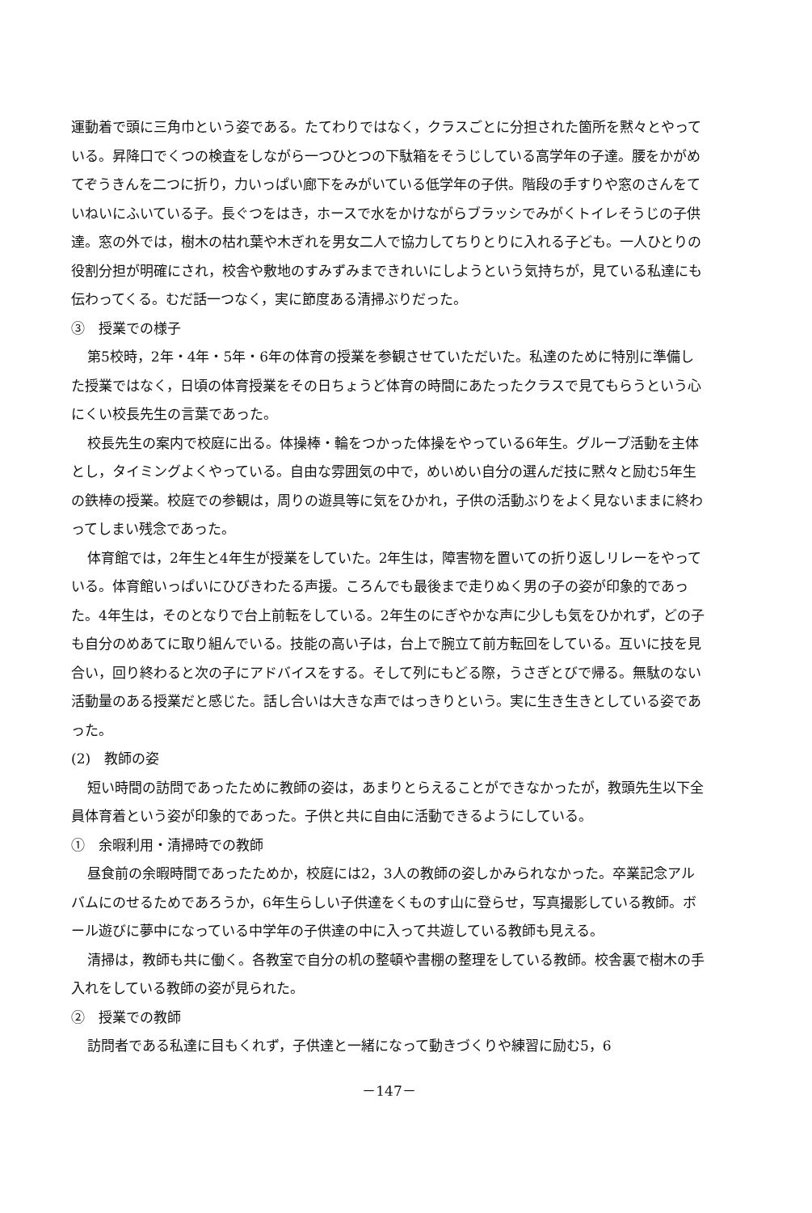運動着で頭に三角巾という姿である。たてわりではなく，クラスごとに分担された箇所を黙々とやっている。昇降口でくつの検査をしながら一つひとつの下駄箱をそうじしている高学年の子達。腰をかがめてぞうきんを二つに折り，力いっぱい廊下をみがいている低学年の子供。階段の手すりや窓のさんをていねいにふいている子。長ぐつをはき，ホースで水をかけながらブラッシでみがくトイレそうじの子供達。窓の外では，樹木の枯れ葉や木ぎれを男女二人で協力してちりとりに入れる子ども。一人ひとりの役割分担が明確にされ，校舎や敷地のすみずみまできれいにしようという気持ちが，見ている私達にも伝わってくる。むだ話一つなく，実に節度ある清掃ぶりだった。
③　授業での様子
第5校時，2年・4年・5年・6年の体育の授業を参観させていただいた。私達のために特別に準備した授業ではなく，日頃の体育授業をその日ちょうど体育の時間にあたったクラスで見てもらうという心にくい校長先生の言葉であった。
校長先生の案内で校庭に出る。体操棒・輪をつかった体操をやっている6年生。グループ活動を主体とし，タイミングよくやっている。自由な雰囲気の中で，めいめい自分の選んだ技に黙々と励む5年生の鉄棒の授業。校庭での参観は，周りの遊具等に気をひかれ，子供の活動ぶりをよく見ないままに終わってしまい残念であった。
体育館では，2年生と4年生が授業をしていた。2年生は，障害物を置いての折り返しリレーをやっている。体育館いっぱいにひびきわたる声援。ころんでも最後まで走りぬく男の子の姿が印象的であった。4年生は，そのとなりで台上前転をしている。2年生のにぎやかな声に少しも気をひかれず，どの子も自分のめあてに取り組んでいる。技能の高い子は，台上で腕立て前方転回をしている。互いに技を見合い，回り終わると次の子にアドバイスをする。そして列にもどる際，うさぎとびで帰る。無駄のない活動量のある授業だと感じた。話し合いは大きな声ではっきりという。実に生き生きとしている姿であった。
(2)　教師の姿
短い時間の訪問であったために教師の姿は，あまりとらえることができなかったが，教頭先生以下全員体育着という姿が印象的であった。子供と共に自由に活動できるようにしている。
①　余暇利用・清掃時での教師
昼食前の余暇時間であったためか，校庭には2，3人の教師の姿しかみられなかった。卒業記念アルバムにのせるためであろうか，6年生らしい子供達をくものす山に登らせ，写真撮影している教師。ボール遊びに夢中になっている中学年の子供達の中に入って共遊している教師も見える。
清掃は，教師も共に働く。各教室で自分の机の整頓や書棚の整理をしている教師。校舎裏で樹木の手入れをしている教師の姿が見られた。
②　授業での教師
訪問者である私達に目もくれず，子供達と一緒になって動きづくりや練習に励む5，6
－147－